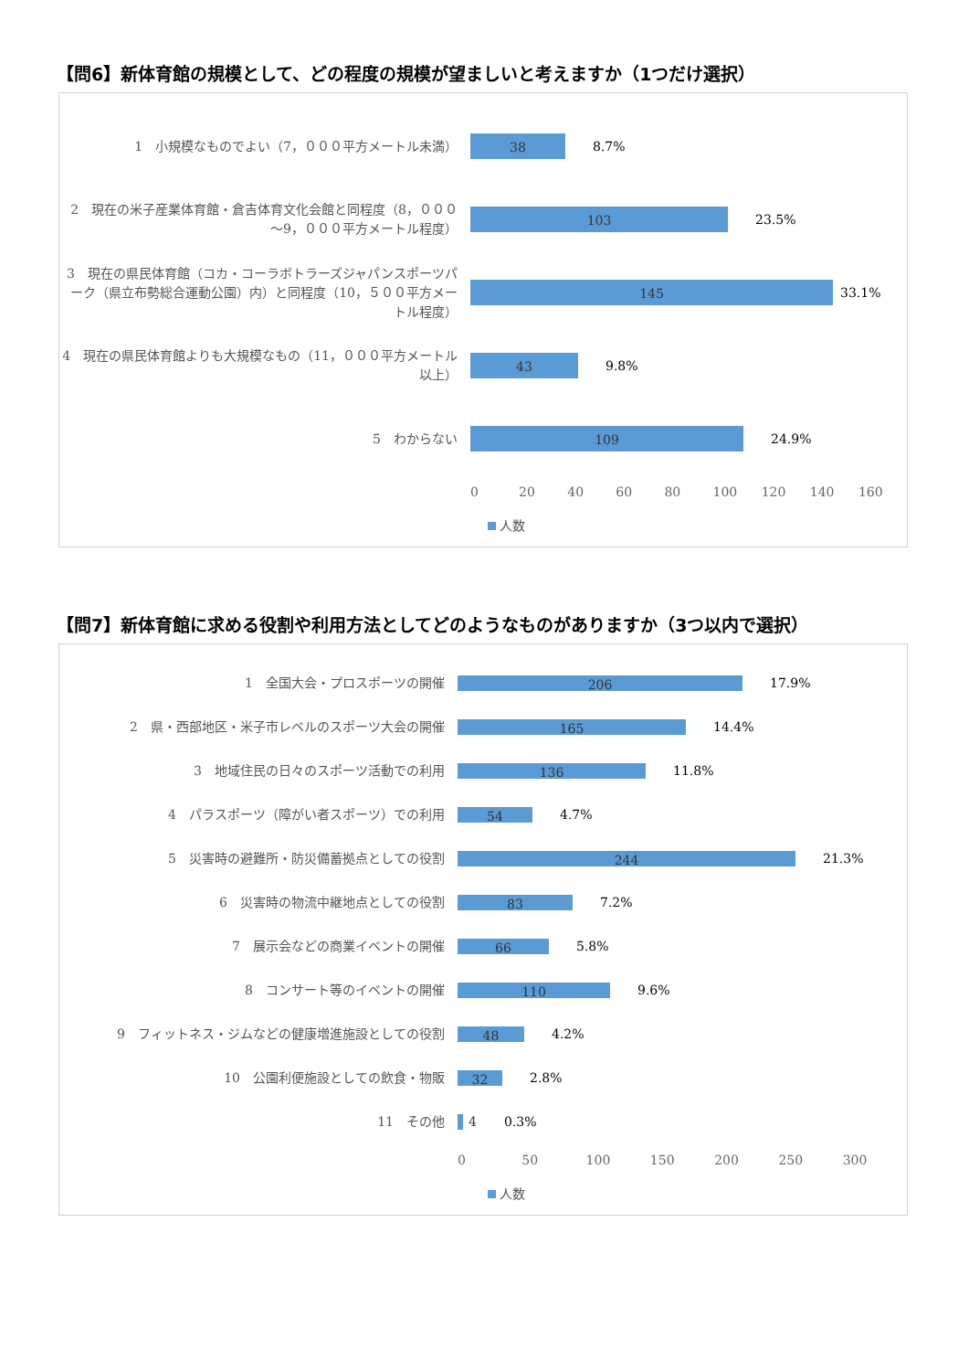【問6】新体育館の規模として、どの程度の規模が望ましいと考えますか（1つだけ選択）
1　小規模なものでよい（7，０００平方メートル未満）
38
8.7%
2　現在の米子産業体育館・倉吉体育文化会館と同程度（8，０００～9，０００平方メートル程度）
103
23.5%
3　現在の県民体育館（コカ・コーラボトラーズジャパンスポーツパーク（県立布勢総合運動公園）内）と同程度（10，５００平方メートル程度）
145
33.1%
4　現在の県民体育館よりも大規模なもの（11，０００平方メートル以上）
43
9.8%
5　わからない
109
24.9%
0 20 40 60 80 100 120 140 160
人数
【問7】新体育館に求める役割や利用方法としてどのようなものがありますか（3つ以内で選択）
1　全国大会・プロスポーツの開催
206
17.9%
2　県・西部地区・米子市レベルのスポーツ大会の開催
165
14.4%
3　地域住民の日々のスポーツ活動での利用
136
11.8%
4　パラスポーツ（障がい者スポーツ）での利用
54
4.7%
5　災害時の避難所・防災備蓄拠点としての役割
244
21.3%
6　災害時の物流中継地点としての役割
83
7.2%
7　展示会などの商業イベントの開催
66
5.8%
8　コンサート等のイベントの開催
110
9.6%
9　フィットネス・ジムなどの健康増進施設としての役割
48
4.2%
10　公園利便施設としての飲食・物販
32
2.8%
11　その他
4 0.3%
0 50 100 150 200 250 300
人数